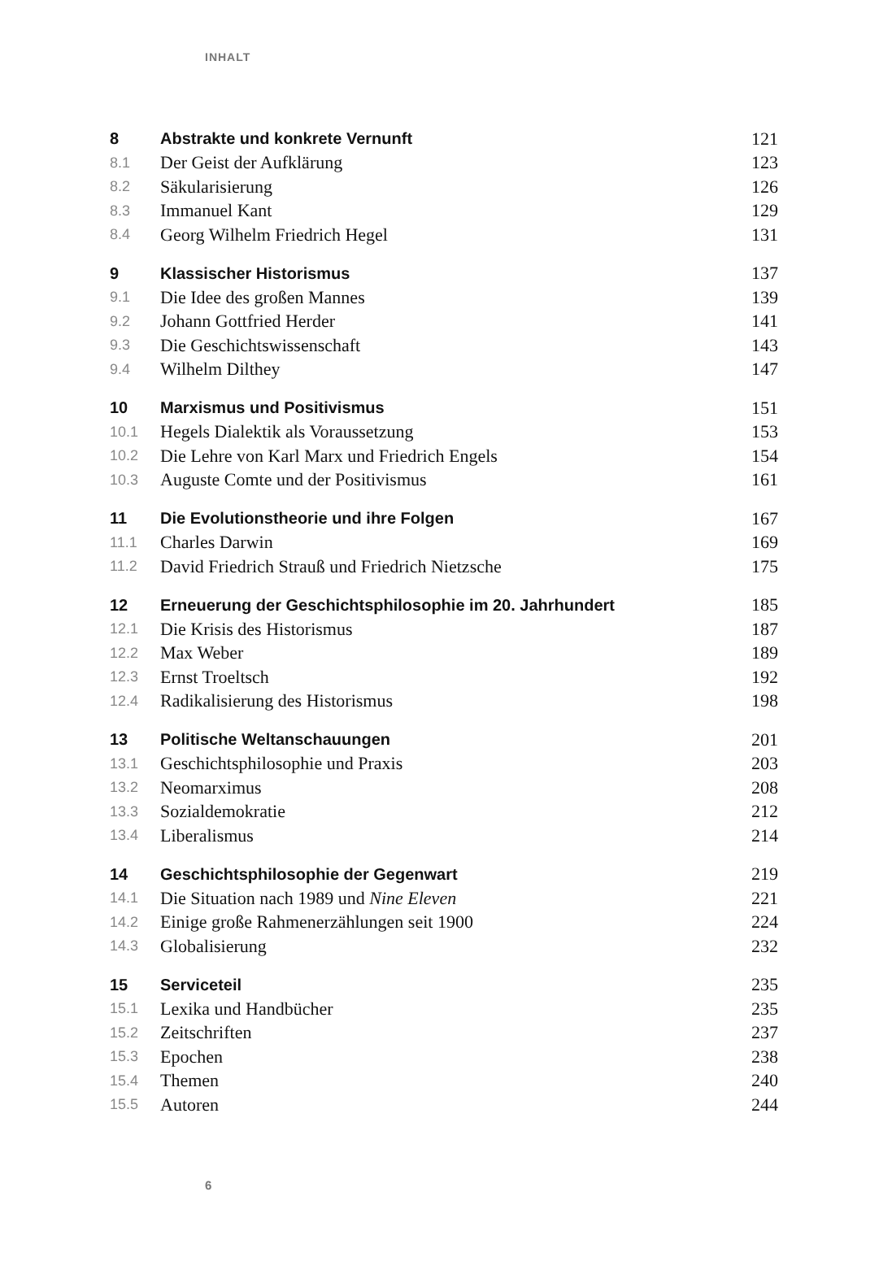INHALT
| 8 | Abstrakte und konkrete Vernunft | 121 |
| 8.1 | Der Geist der Aufklärung | 123 |
| 8.2 | Säkularisierung | 126 |
| 8.3 | Immanuel Kant | 129 |
| 8.4 | Georg Wilhelm Friedrich Hegel | 131 |
| 9 | Klassischer Historismus | 137 |
| 9.1 | Die Idee des großen Mannes | 139 |
| 9.2 | Johann Gottfried Herder | 141 |
| 9.3 | Die Geschichtswissenschaft | 143 |
| 9.4 | Wilhelm Dilthey | 147 |
| 10 | Marxismus und Positivismus | 151 |
| 10.1 | Hegels Dialektik als Voraussetzung | 153 |
| 10.2 | Die Lehre von Karl Marx und Friedrich Engels | 154 |
| 10.3 | Auguste Comte und der Positivismus | 161 |
| 11 | Die Evolutionstheorie und ihre Folgen | 167 |
| 11.1 | Charles Darwin | 169 |
| 11.2 | David Friedrich Strauß und Friedrich Nietzsche | 175 |
| 12 | Erneuerung der Geschichtsphilosophie im 20. Jahrhundert | 185 |
| 12.1 | Die Krisis des Historismus | 187 |
| 12.2 | Max Weber | 189 |
| 12.3 | Ernst Troeltsch | 192 |
| 12.4 | Radikalisierung des Historismus | 198 |
| 13 | Politische Weltanschauungen | 201 |
| 13.1 | Geschichtsphilosophie und Praxis | 203 |
| 13.2 | Neomarximus | 208 |
| 13.3 | Sozialdemokratie | 212 |
| 13.4 | Liberalismus | 214 |
| 14 | Geschichtsphilosophie der Gegenwart | 219 |
| 14.1 | Die Situation nach 1989 und Nine Eleven | 221 |
| 14.2 | Einige große Rahmenerzählungen seit 1900 | 224 |
| 14.3 | Globalisierung | 232 |
| 15 | Serviceteil | 235 |
| 15.1 | Lexika und Handbücher | 235 |
| 15.2 | Zeitschriften | 237 |
| 15.3 | Epochen | 238 |
| 15.4 | Themen | 240 |
| 15.5 | Autoren | 244 |
6